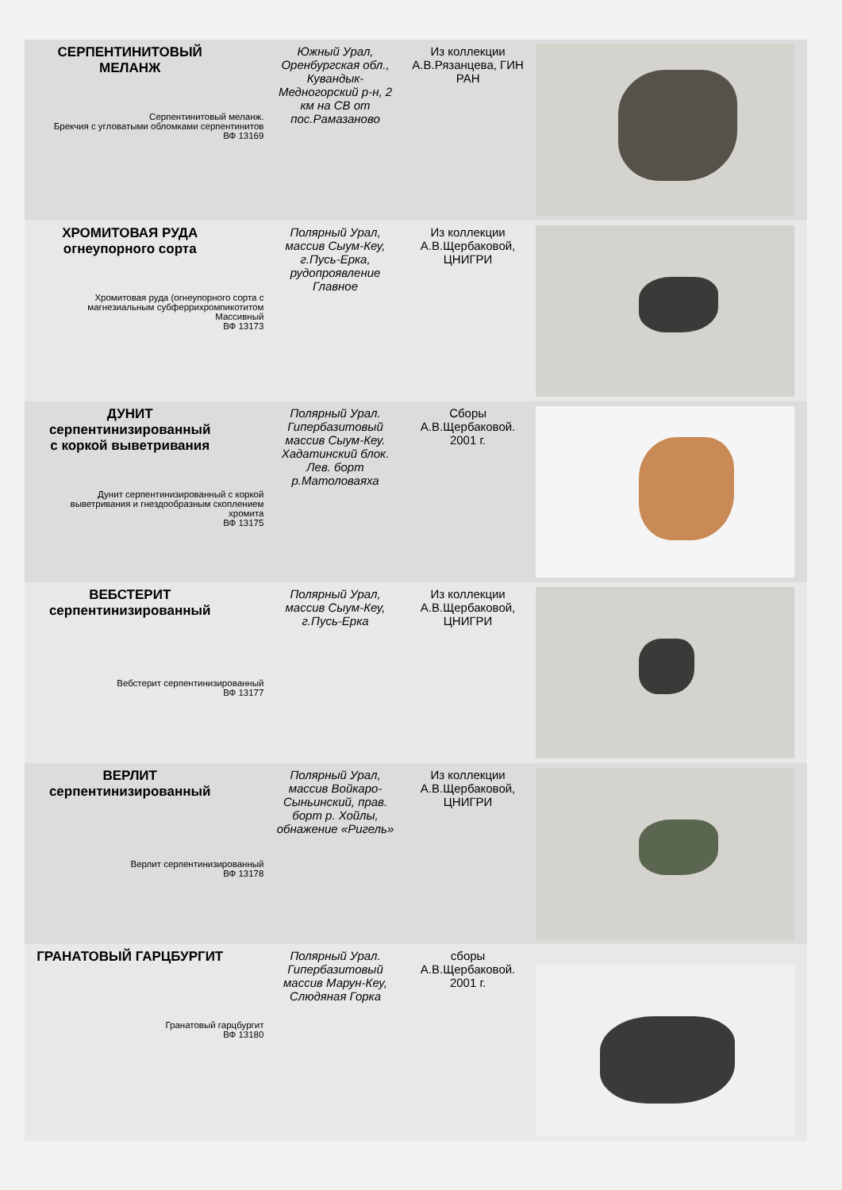| СЕРПЕНТИНИТОВЫЙ МЕЛАНЖ Серпентинитовый меланж. Брекчия с угловатыми обломками серпентинитов ВФ 13169 | Южный Урал, Оренбургская обл., Кувандык-Медногорский р-н, 2 км на СВ от пос.Рамазаново | Из коллекции А.В.Рязанцева, ГИН РАН | |
| ХРОМИТОВАЯ РУДА огнеупорного сорта Хромитовая руда (огнеупорного сорта с магнезиальным субферрихромпикотитом Массивный ВФ 13173 | Полярный Урал, массив Сыум-Кеу, г.Пусь-Ерка, рудопроявление Главное | Из коллекции А.В.Щербаковой, ЦНИГРИ | |
| ДУНИТ серпентинизированный с коркой выветривания Дунит серпентинизированный с коркой выветривания и гнездообразным скоплением хромита ВФ 13175 | Полярный Урал. Гипербазитовый массив Сыум-Кеу. Хадатинский блок. Лев. борт р.Матоловаяха | Сборы А.В.Щербаковой. 2001 г. | |
| ВЕБСТЕРИТ серпентинизированный Вебстерит серпентинизированный ВФ 13177 | Полярный Урал, массив Сыум-Кеу, г.Пусь-Ерка | Из коллекции А.В.Щербаковой, ЦНИГРИ | |
| ВЕРЛИТ серпентинизированный Верлит серпентинизированный ВФ 13178 | Полярный Урал, массив Войкаро-Сыньинский, прав. борт р. Хойлы, обнажение «Ригель» | Из коллекции А.В.Щербаковой, ЦНИГРИ | |
| ГРАНАТОВЫЙ ГАРЦБУРГИТ Гранатовый гарцбургит ВФ 13180 | Полярный Урал. Гипербазитовый массив Марун-Кеу, Слюдяная Горка | сборы А.В.Щербаковой. 2001 г. | |